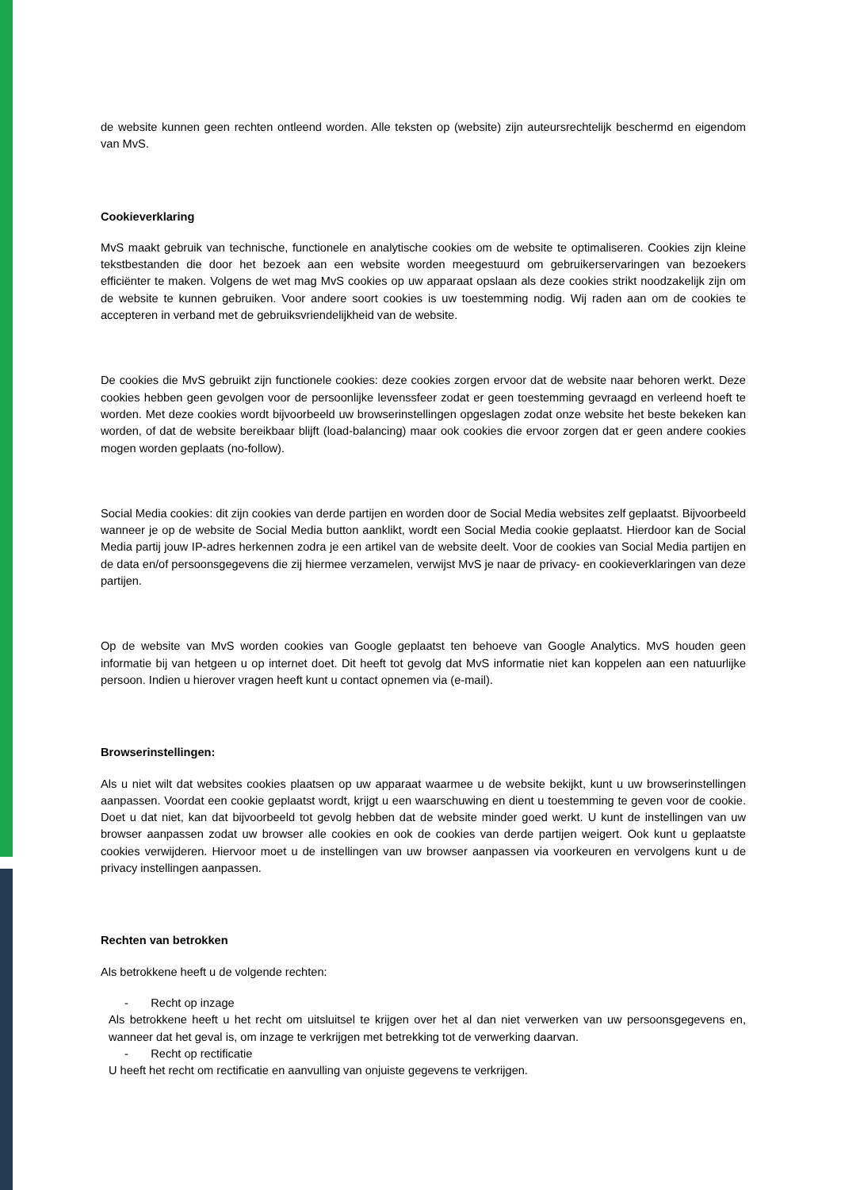de website kunnen geen rechten ontleend worden. Alle teksten op (website) zijn auteursrechtelijk beschermd en eigendom van MvS.
Cookieverklaring
MvS maakt gebruik van technische, functionele en analytische cookies om de website te optimaliseren. Cookies zijn kleine tekstbestanden die door het bezoek aan een website worden meegestuurd om gebruikerservaringen van bezoekers efficiënter te maken. Volgens de wet mag MvS cookies op uw apparaat opslaan als deze cookies strikt noodzakelijk zijn om de website te kunnen gebruiken. Voor andere soort cookies is uw toestemming nodig. Wij raden aan om de cookies te accepteren in verband met de gebruiksvriendelijkheid van de website.
De cookies die MvS gebruikt zijn functionele cookies: deze cookies zorgen ervoor dat de website naar behoren werkt. Deze cookies hebben geen gevolgen voor de persoonlijke levenssfeer zodat er geen toestemming gevraagd en verleend hoeft te worden. Met deze cookies wordt bijvoorbeeld uw browserinstellingen opgeslagen zodat onze website het beste bekeken kan worden, of dat de website bereikbaar blijft (load-balancing) maar ook cookies die ervoor zorgen dat er geen andere cookies mogen worden geplaats (no-follow).
Social Media cookies: dit zijn cookies van derde partijen en worden door de Social Media websites zelf geplaatst. Bijvoorbeeld wanneer je op de website de Social Media button aanklikt, wordt een Social Media cookie geplaatst. Hierdoor kan de Social Media partij jouw IP-adres herkennen zodra je een artikel van de website deelt. Voor de cookies van Social Media partijen en de data en/of persoonsgegevens die zij hiermee verzamelen, verwijst MvS je naar de privacy- en cookieverklaringen van deze partijen.
Op de website van MvS worden cookies van Google geplaatst ten behoeve van Google Analytics. MvS houden geen informatie bij van hetgeen u op internet doet. Dit heeft tot gevolg dat MvS informatie niet kan koppelen aan een natuurlijke persoon. Indien u hierover vragen heeft kunt u contact opnemen via (e-mail).
Browserinstellingen:
Als u niet wilt dat websites cookies plaatsen op uw apparaat waarmee u de website bekijkt, kunt u uw browserinstellingen aanpassen. Voordat een cookie geplaatst wordt, krijgt u een waarschuwing en dient u toestemming te geven voor de cookie. Doet u dat niet, kan dat bijvoorbeeld tot gevolg hebben dat de website minder goed werkt. U kunt de instellingen van uw browser aanpassen zodat uw browser alle cookies en ook de cookies van derde partijen weigert. Ook kunt u geplaatste cookies verwijderen. Hiervoor moet u de instellingen van uw browser aanpassen via voorkeuren en vervolgens kunt u de privacy instellingen aanpassen.
Rechten van betrokken
Als betrokkene heeft u de volgende rechten:
- Recht op inzage
Als betrokkene heeft u het recht om uitsluitsel te krijgen over het al dan niet verwerken van uw persoonsgegevens en, wanneer dat het geval is, om inzage te verkrijgen met betrekking tot de verwerking daarvan.
- Recht op rectificatie
U heeft het recht om rectificatie en aanvulling van onjuiste gegevens te verkrijgen.